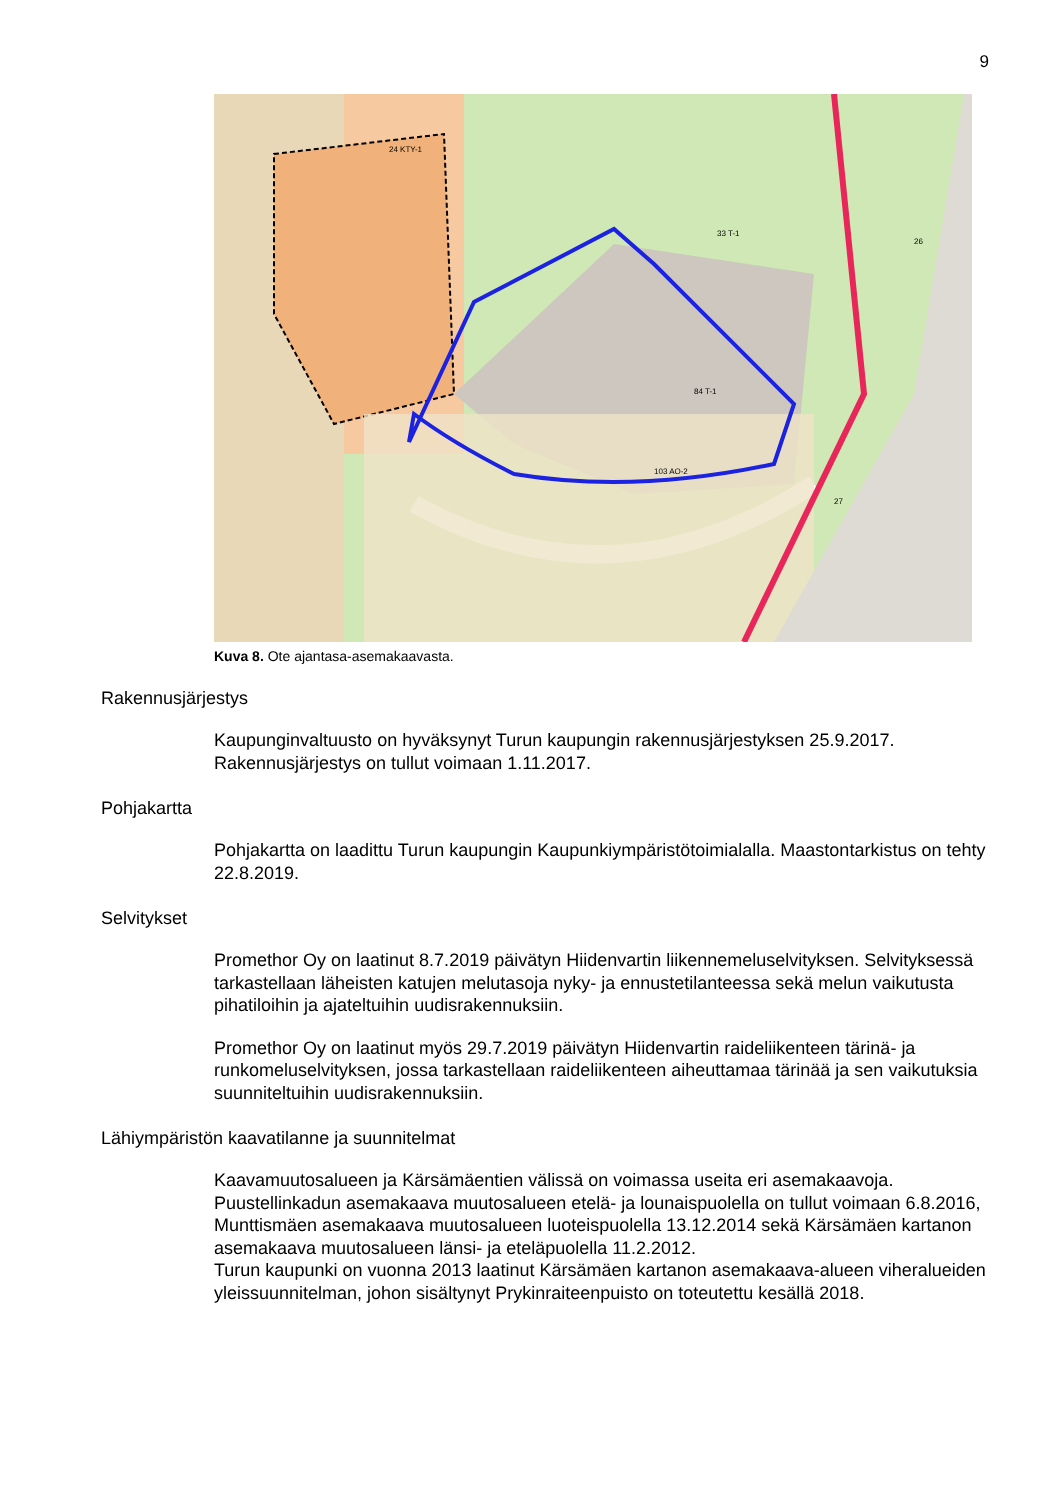9
24 KTY-1
33 T-1
84 T-1
103 AO-2
26
27
Kuva 8. Ote ajantasa-asemakaavasta.
Rakennusjärjestys
Kaupunginvaltuusto on hyväksynyt Turun kaupungin rakennusjärjestyksen 25.9.2017. Rakennusjärjestys on tullut voimaan 1.11.2017.
Pohjakartta
Pohjakartta on laadittu Turun kaupungin Kaupunkiympäristötoimialalla. Maastontarkistus on tehty 22.8.2019.
Selvitykset
Promethor Oy on laatinut 8.7.2019 päivätyn Hiidenvartin liikennemeluselvityksen. Selvityksessä tarkastellaan läheisten katujen melutasoja nyky- ja ennustetilanteessa sekä melun vaikutusta pihatiloihin ja ajateltuihin uudisrakennuksiin.
Promethor Oy on laatinut myös 29.7.2019 päivätyn Hiidenvartin raideliikenteen tärinä- ja runkomeluselvityksen, jossa tarkastellaan raideliikenteen aiheuttamaa tärinää ja sen vaikutuksia suunniteltuihin uudisrakennuksiin.
Lähiympäristön kaavatilanne ja suunnitelmat
Kaavamuutosalueen ja Kärsämäentien välissä on voimassa useita eri asemakaavoja. Puustellinkadun asemakaava muutosalueen etelä- ja lounaispuolella on tullut voimaan 6.8.2016, Munttismäen asemakaava muutosalueen luoteispuolella 13.12.2014 sekä Kärsämäen kartanon asemakaava muutosalueen länsi- ja eteläpuolella 11.2.2012.
Turun kaupunki on vuonna 2013 laatinut Kärsämäen kartanon asemakaava-alueen viheralueiden yleissuunnitelman, johon sisältynyt Prykinraiteenpuisto on toteutettu kesällä 2018.